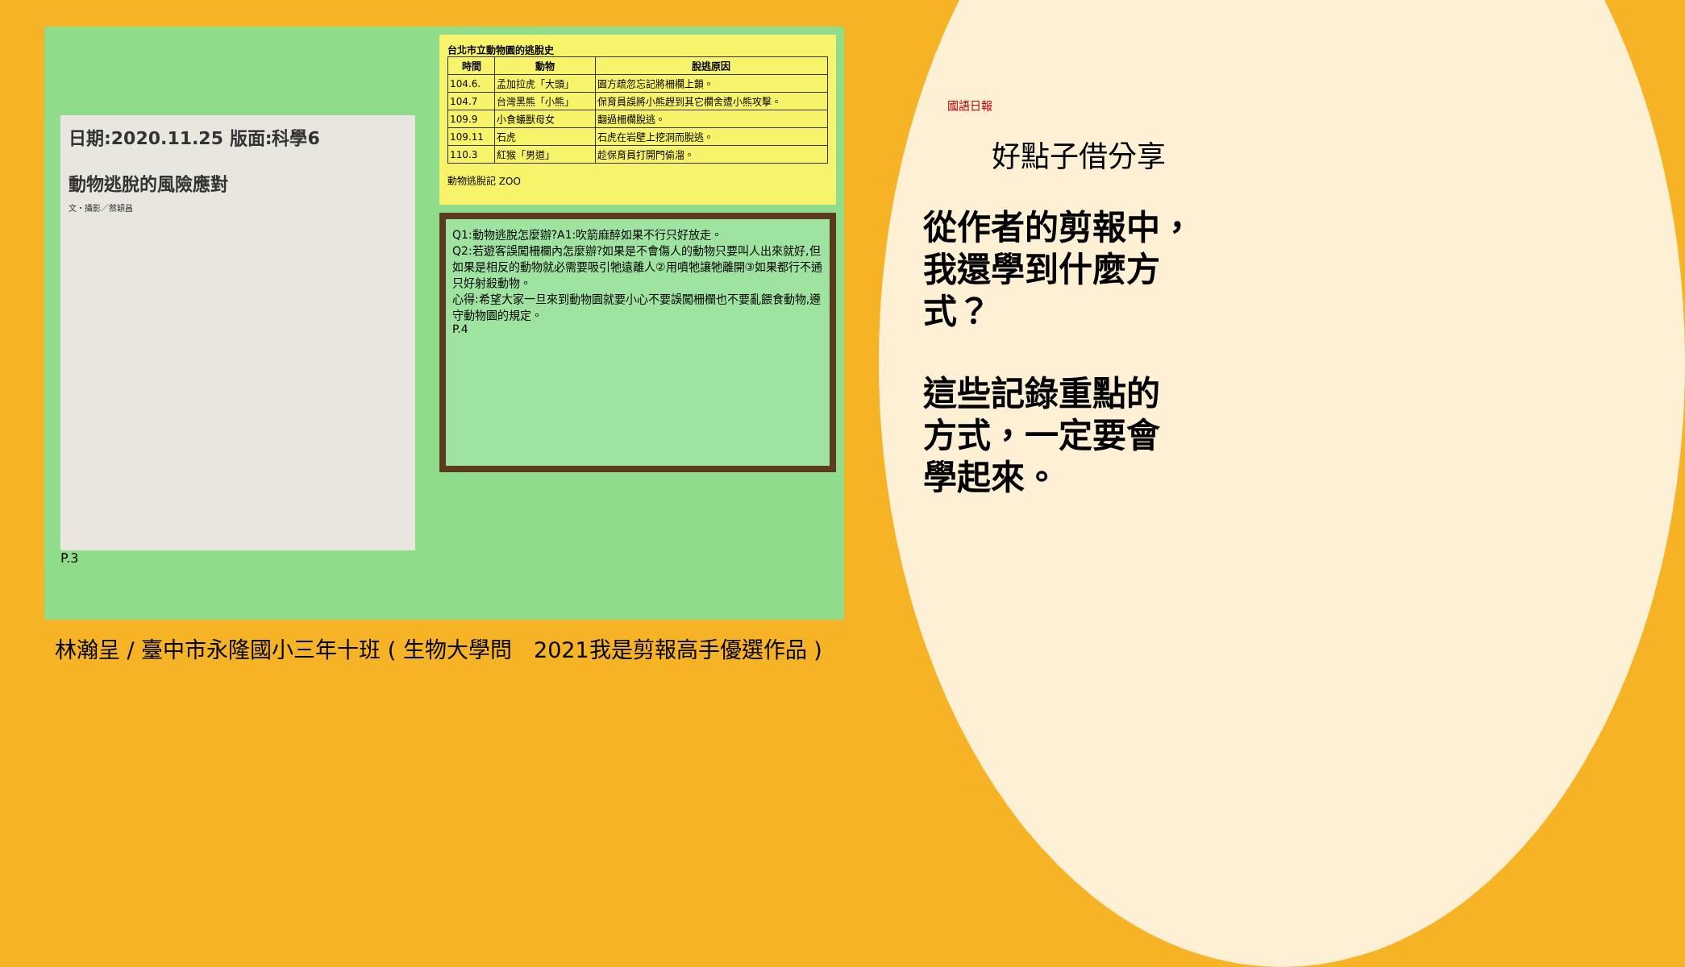日期:2020.11.25 版面:科學6
動物逃脫的風險應對
文・攝影／蔡穎昌
P.3
台北市立動物園的逃脫史
| 時間 | 動物 | 脫逃原因 |
| --- | --- | --- |
| 104.6. | 孟加拉虎「大頭」 | 園方疏忽忘記將柵欄上鎖。 |
| 104.7 | 台灣黑熊「小熊」 | 保育員誤將小熊趕到其它欄舍遭小熊攻擊。 |
| 109.9 | 小食蟻獸母女 | 翻過柵欄脫逃。 |
| 109.11 | 石虎 | 石虎在岩壁上挖洞而脫逃。 |
| 110.3 | 紅猴「男道」 | 趁保育員打開門偷溜。 |
動物逃脫記 ZOO
Q1:動物逃脫怎麼辦?A1:吹箭麻醉如果不行只好放走。
Q2:若遊客誤闖柵欄內怎麼辦?如果是不會傷人的動物只要叫人出來就好,但如果是相反的動物就必需要吸引牠遠離人②用噴牠讓牠離開③如果都行不通只好射殺動物。
心得:希望大家一旦來到動物園就要小心不要誤闖柵欄也不要亂餵食動物,遵守動物園的規定。
P.4
國語日報
好點子借分享
從作者的剪報中，
我還學到什麼方
式？
這些記錄重點的
方式，一定要會
學起來。
林瀚呈 / 臺中市永隆國小三年十班 ( 生物大學問　2021我是剪報高手優選作品 )